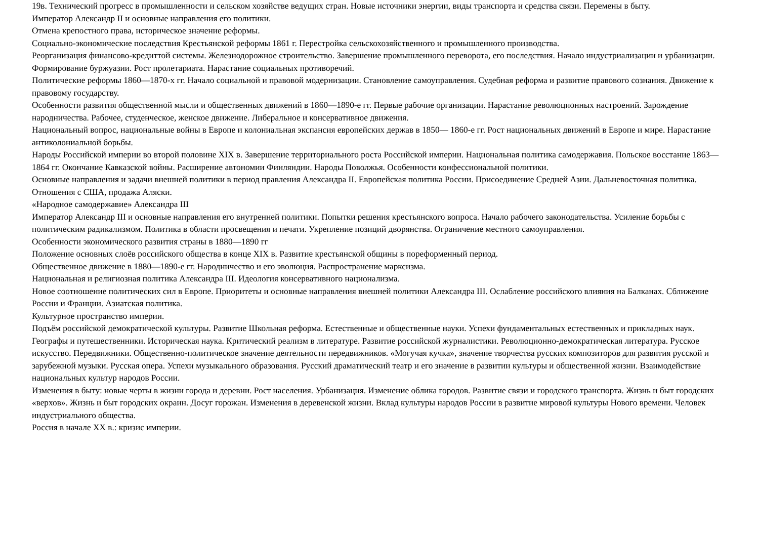19в. Технический прогресс в промышленности и сельском хозяйстве ведущих стран. Новые источники энергии, виды транспорта и средства связи. Перемены в быту.
Император Александр II и основные направления его политики.
Отмена крепостного права, историческое значение реформы.
Социально-экономические последствия Крестьянской реформы 1861 г. Перестройка сельскохозяйственного и промышленного производства.
Реорганизация финансово-кредиттой системы. Железнодорожное строительство. Завершение промышленного переворота, его последствия. Начало индустриализации и урбанизации. Формирование буржуазии. Рост пролетариата. Нарастание социальных противоречий.
Политические реформы 1860—1870-х гг. Начало социальной и правовой модернизации. Становление самоуправления. Судебная реформа и развитие правового сознания. Движение к правовому государству.
Особенности развития общественной мысли и общественных движений в 1860—1890-е гг. Первые рабочие организации. Нарастание революционных настроений. Зарождение народничества. Рабочее, студенческое, женское движение. Либеральное и консервативное движения.
Национальный вопрос, национальные войны в Европе и колониальная экспансия европейских держав в 1850— 1860-е гг. Рост национальных движений в Европе и мире. Нарастание антиколониальной борьбы.
Народы Российской империи во второй половине XIX в. Завершение территориального роста Российской империи. Национальная политика самодержавия. Польское восстание 1863—1864 гг. Окончание Кавказской войны. Расширение автономии Финляндии. Народы Поволжья. Особенности конфессиональной политики.
Основные направления и задачи внешней политики в период правления Александра II. Европейская политика России. Присоединение Средней Азии. Дальневосточная политика. Отношения с США, продажа Аляски.
«Народное самодержавие» Александра III
Император Александр III и основные направления его внутренней политики. Попытки решения крестьянского вопроса. Начало рабочего законодательства. Усиление борьбы с политическим радикализмом. Политика в области просвещения и печати. Укрепление позиций дворянства. Ограничение местного самоуправления.
Особенности экономического развития страны в 1880—1890 гг
Положение основных слоёв российского общества в конце XIX в. Развитие крестьянской общины в пореформенный период.
Общественное движение в 1880—1890-е гг. Народничество и его эволюция. Распространение марксизма.
Национальная и религиозная политика Александра III. Идеология консервативного национализма.
Новое соотношение политических сил в Европе. Приоритеты и основные направления внешней политики Александра III. Ослабление российского влияния на Балканах. Сближение России и Франции. Азиатская политика.
Культурное пространство империи.
Подъём российской демократической культуры. Развитие Школьная реформа. Естественные и общественные науки. Успехи фундаментальных естественных и прикладных наук. Географы и путешественники. Историческая наука. Критический реализм в литературе. Развитие российской журналистики. Революционно-демократическая литература. Русское искусство. Передвижники. Общественно-политическое значение деятельности передвижников. «Могучая кучка», значение творчества русских композиторов для развития русской и зарубежной музыки. Русская опера. Успехи музыкального образования. Русский драматический театр и его значение в развитии культуры и общественной жизни. Взаимодействие национальных культур народов России.
Изменения в быту: новые черты в жизни города и деревни. Рост населения. Урбанизация. Изменение облика городов. Развитие связи и городского транспорта. Жизнь и быт городских «верхов». Жизнь и быт городских окраин. Досуг горожан. Изменения в деревенской жизни. Вклад культуры народов России в развитие мировой культуры Нового времени. Человек индустриального общества.
Россия в начале XX в.: кризис империи.